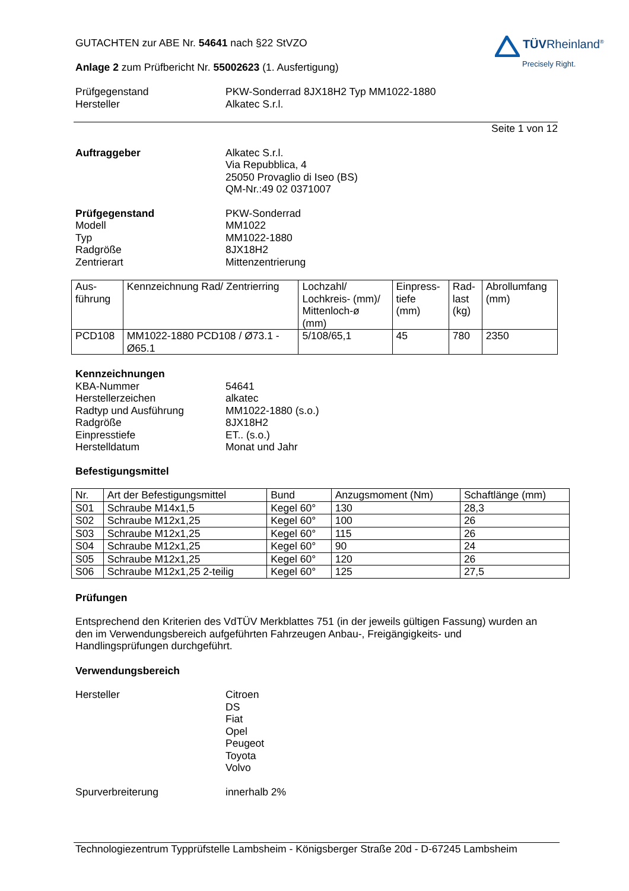TÜVRheinland<sup>®</sup>
Precisely Right.
GUTACHTEN zur ABE Nr. 54641 nach §22 StVZO
Anlage 2 zum Prüfbericht Nr. 55002623 (1. Ausfertigung)
Prüfgegenstand
Hersteller
PKW-Sonderrad 8JX18H2 Typ MM1022-1880
Alkatec S.r.l.
Seite 1 von 12
Auftraggeber Alkatec S.r.l.
Via Repubblica, 4
25050 Provaglio di Iseo (BS)
QM-Nr.:49 02 0371007
Prüfgegenstand
Modell
Typ
Radgröße
Zentrierart
PKW-Sonderrad
MM1022
MM1022-1880
8JX18H2
Mittenzentrierung
| Aus- führung | Kennzeichnung Rad/ Zentrierring | Lochzahl/ Lochkreis- (mm)/ Mittenloch-ø (mm) | Einpress- tiefe (mm) | Rad- last (kg) | Abrollumfang (mm) |
| PCD108 | MM1022-1880 PCD108 / Ø73.1 - Ø65.1 | 5/108/65,1 | 45 | 780 | 2350 |
Kennzeichnungen
KBA-Nummer
Herstellerzeichen
Radtyp und Ausführung
Radgröße
Einpresstiefe
Herstelldatum
54641
alkatec
MM1022-1880 (s.o.)
8JX18H2
ET.. (s.o.)
Monat und Jahr
Befestigungsmittel
| Nr. | Art der Befestigungsmittel | Bund | Anzugsmoment (Nm) | Schaftlänge (mm) |
| S01 | Schraube M14x1,5 | Kegel 60° | 130 | 28,3 |
| S02 | Schraube M12x1,25 | Kegel 60° | 100 | 26 |
| S03 | Schraube M12x1,25 | Kegel 60° | 115 | 26 |
| S04 | Schraube M12x1,25 | Kegel 60° | 90 | 24 |
| S05 | Schraube M12x1,25 | Kegel 60° | 120 | 26 |
| S06 | Schraube M12x1,25 2-teilig | Kegel 60° | 125 | 27,5 |
Prüfungen
Entsprechend den Kriterien des VdTÜV Merkblattes 751 (in der jeweils gültigen Fassung) wurden an den im Verwendungsbereich aufgeführten Fahrzeugen Anbau-, Freigängigkeits- und Handlingsprüfungen durchgeführt.
Verwendungsbereich
Hersteller Citroen
DS
Fiat
Opel
Peugeot
Toyota
Volvo
Spurverbreiterung innerhalb 2%
Technologiezentrum Typprüfstelle Lambsheim - Königsberger Straße 20d - D-67245 Lambsheim